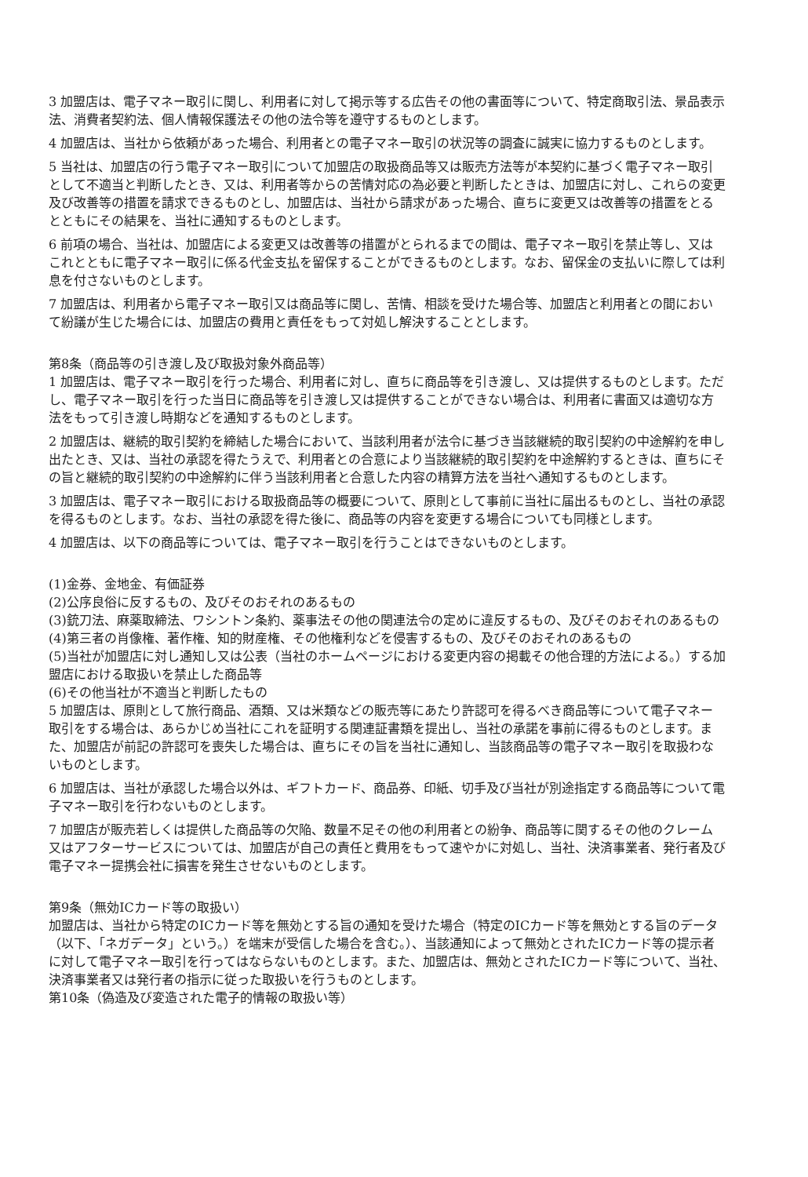3 加盟店は、電子マネー取引に関し、利用者に対して掲示等する広告その他の書面等について、特定商取引法、景品表示法、消費者契約法、個人情報保護法その他の法令等を遵守するものとします。
4 加盟店は、当社から依頼があった場合、利用者との電子マネー取引の状況等の調査に誠実に協力するものとします。
5 当社は、加盟店の行う電子マネー取引について加盟店の取扱商品等又は販売方法等が本契約に基づく電子マネー取引として不適当と判断したとき、又は、利用者等からの苦情対応の為必要と判断したときは、加盟店に対し、これらの変更及び改善等の措置を請求できるものとし、加盟店は、当社から請求があった場合、直ちに変更又は改善等の措置をとるとともにその結果を、当社に通知するものとします。
6 前項の場合、当社は、加盟店による変更又は改善等の措置がとられるまでの間は、電子マネー取引を禁止等し、又はこれとともに電子マネー取引に係る代金支払を留保することができるものとします。なお、留保金の支払いに際しては利息を付さないものとします。
7 加盟店は、利用者から電子マネー取引又は商品等に関し、苦情、相談を受けた場合等、加盟店と利用者との間において紛議が生じた場合には、加盟店の費用と責任をもって対処し解決することとします。
第8条（商品等の引き渡し及び取扱対象外商品等）
1 加盟店は、電子マネー取引を行った場合、利用者に対し、直ちに商品等を引き渡し、又は提供するものとします。ただし、電子マネー取引を行った当日に商品等を引き渡し又は提供することができない場合は、利用者に書面又は適切な方法をもって引き渡し時期などを通知するものとします。
2 加盟店は、継続的取引契約を締結した場合において、当該利用者が法令に基づき当該継続的取引契約の中途解約を申し出たとき、又は、当社の承認を得たうえで、利用者との合意により当該継続的取引契約を中途解約するときは、直ちにその旨と継続的取引契約の中途解約に伴う当該利用者と合意した内容の精算方法を当社へ通知するものとします。
3 加盟店は、電子マネー取引における取扱商品等の概要について、原則として事前に当社に届出るものとし、当社の承認を得るものとします。なお、当社の承認を得た後に、商品等の内容を変更する場合についても同様とします。
4 加盟店は、以下の商品等については、電子マネー取引を行うことはできないものとします。
(1)金券、金地金、有価証券
(2)公序良俗に反するもの、及びそのおそれのあるもの
(3)銃刀法、麻薬取締法、ワシントン条約、薬事法その他の関連法令の定めに違反するもの、及びそのおそれのあるもの
(4)第三者の肖像権、著作権、知的財産権、その他権利などを侵害するもの、及びそのおそれのあるもの
(5)当社が加盟店に対し通知し又は公表（当社のホームページにおける変更内容の掲載その他合理的方法による。）する加盟店における取扱いを禁止した商品等
(6)その他当社が不適当と判断したもの
5 加盟店は、原則として旅行商品、酒類、又は米類などの販売等にあたり許認可を得るべき商品等について電子マネー取引をする場合は、あらかじめ当社にこれを証明する関連証書類を提出し、当社の承諾を事前に得るものとします。また、加盟店が前記の許認可を喪失した場合は、直ちにその旨を当社に通知し、当該商品等の電子マネー取引を取扱わないものとします。
6 加盟店は、当社が承認した場合以外は、ギフトカード、商品券、印紙、切手及び当社が別途指定する商品等について電子マネー取引を行わないものとします。
7 加盟店が販売若しくは提供した商品等の欠陥、数量不足その他の利用者との紛争、商品等に関するその他のクレーム又はアフターサービスについては、加盟店が自己の責任と費用をもって速やかに対処し、当社、決済事業者、発行者及び電子マネー提携会社に損害を発生させないものとします。
第9条（無効ICカード等の取扱い）
加盟店は、当社から特定のICカード等を無効とする旨の通知を受けた場合（特定のICカード等を無効とする旨のデータ（以下、「ネガデータ」という。）を端末が受信した場合を含む。）、当該通知によって無効とされたICカード等の提示者に対して電子マネー取引を行ってはならないものとします。また、加盟店は、無効とされたICカード等について、当社、決済事業者又は発行者の指示に従った取扱いを行うものとします。
第10条（偽造及び変造された電子的情報の取扱い等）